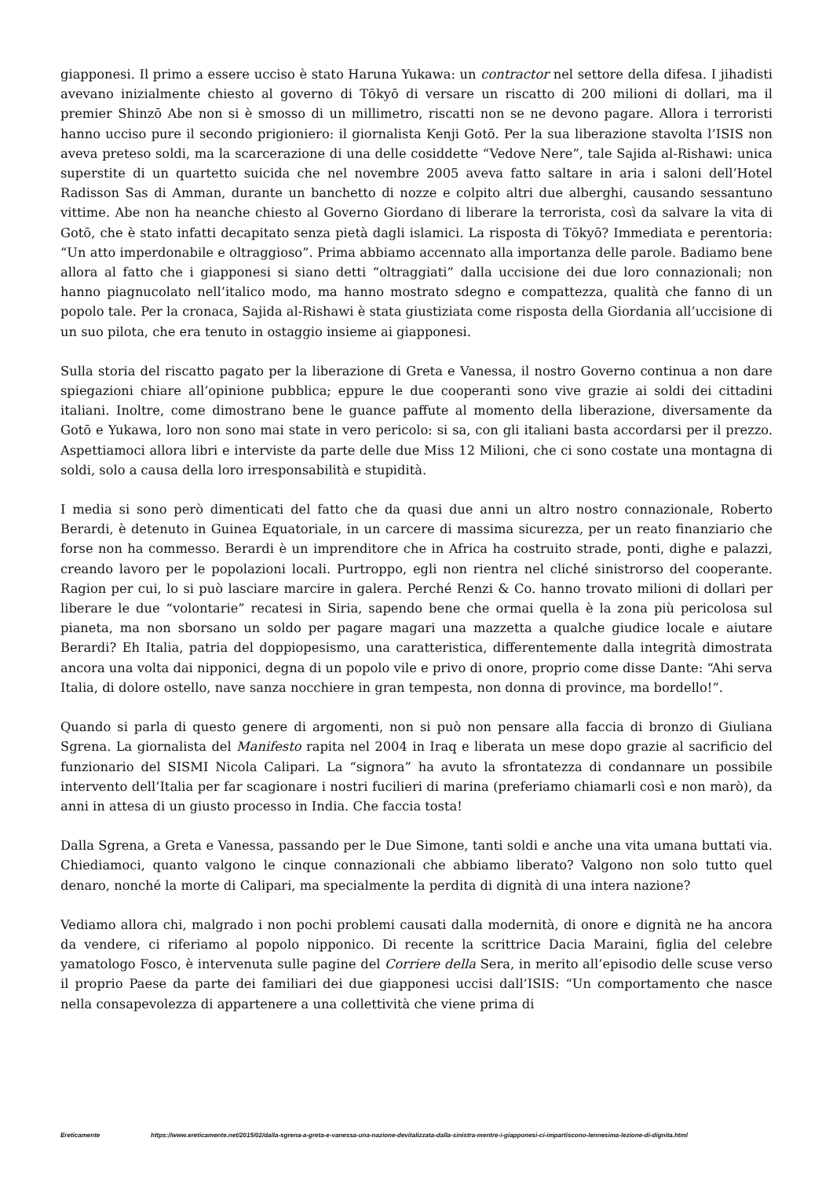giapponesi. Il primo a essere ucciso è stato Haruna Yukawa: un contractor nel settore della difesa. I jihadisti avevano inizialmente chiesto al governo di Tōkyō di versare un riscatto di 200 milioni di dollari, ma il premier Shinzō Abe non si è smosso di un millimetro, riscatti non se ne devono pagare. Allora i terroristi hanno ucciso pure il secondo prigioniero: il giornalista Kenji Gotō. Per la sua liberazione stavolta l’ISIS non aveva preteso soldi, ma la scarcerazione di una delle cosiddette “Vedove Nere”, tale Sajida al-Rishawi: unica superstite di un quartetto suicida che nel novembre 2005 aveva fatto saltare in aria i saloni dell’Hotel Radisson Sas di Amman, durante un banchetto di nozze e colpito altri due alberghi, causando sessantuno vittime. Abe non ha neanche chiesto al Governo Giordano di liberare la terrorista, così da salvare la vita di Gotō, che è stato infatti decapitato senza pietà dagli islamici. La risposta di Tōkyō? Immediata e perentoria: “Un atto imperdonabile e oltraggioso”. Prima abbiamo accennato alla importanza delle parole. Badiamo bene allora al fatto che i giapponesi si siano detti “oltraggiati” dalla uccisione dei due loro connazionali; non hanno piagnucolato nell’italico modo, ma hanno mostrato sdegno e compattezza, qualità che fanno di un popolo tale. Per la cronaca, Sajida al-Rishawi è stata giustiziata come risposta della Giordania all’uccisione di un suo pilota, che era tenuto in ostaggio insieme ai giapponesi.
Sulla storia del riscatto pagato per la liberazione di Greta e Vanessa, il nostro Governo continua a non dare spiegazioni chiare all’opinione pubblica; eppure le due cooperanti sono vive grazie ai soldi dei cittadini italiani. Inoltre, come dimostrano bene le guance paffute al momento della liberazione, diversamente da Gotō e Yukawa, loro non sono mai state in vero pericolo: si sa, con gli italiani basta accordarsi per il prezzo. Aspettiamoci allora libri e interviste da parte delle due Miss 12 Milioni, che ci sono costate una montagna di soldi, solo a causa della loro irresponsabilità e stupidità.
I media si sono però dimenticati del fatto che da quasi due anni un altro nostro connazionale, Roberto Berardi, è detenuto in Guinea Equatoriale, in un carcere di massima sicurezza, per un reato finanziario che forse non ha commesso. Berardi è un imprenditore che in Africa ha costruito strade, ponti, dighe e palazzi, creando lavoro per le popolazioni locali. Purtroppo, egli non rientra nel cliché sinistrorso del cooperante. Ragion per cui, lo si può lasciare marcire in galera. Perché Renzi & Co. hanno trovato milioni di dollari per liberare le due “volontarie” recatesi in Siria, sapendo bene che ormai quella è la zona più pericolosa sul pianeta, ma non sborsano un soldo per pagare magari una mazzetta a qualche giudice locale e aiutare Berardi? Eh Italia, patria del doppiopesismo, una caratteristica, differentemente dalla integrità dimostrata ancora una volta dai nipponici, degna di un popolo vile e privo di onore, proprio come disse Dante: “Ahi serva Italia, di dolore ostello, nave sanza nocchiere in gran tempesta, non donna di province, ma bordello!”.
Quando si parla di questo genere di argomenti, non si può non pensare alla faccia di bronzo di Giuliana Sgrena. La giornalista del Manifesto rapita nel 2004 in Iraq e liberata un mese dopo grazie al sacrificio del funzionario del SISMI Nicola Calipari. La “signora” ha avuto la sfrontatezza di condannare un possibile intervento dell’Italia per far scagionare i nostri fucilieri di marina (preferiamo chiamarli così e non marò), da anni in attesa di un giusto processo in India. Che faccia tosta!
Dalla Sgrena, a Greta e Vanessa, passando per le Due Simone, tanti soldi e anche una vita umana buttati via. Chiediamoci, quanto valgono le cinque connazionali che abbiamo liberato? Valgono non solo tutto quel denaro, nonché la morte di Calipari, ma specialmente la perdita di dignità di una intera nazione?
Vediamo allora chi, malgrado i non pochi problemi causati dalla modernità, di onore e dignità ne ha ancora da vendere, ci riferiamo al popolo nipponico. Di recente la scrittrice Dacia Maraini, figlia del celebre yamatologo Fosco, è intervenuta sulle pagine del Corriere della Sera, in merito all’episodio delle scuse verso il proprio Paese da parte dei familiari dei due giapponesi uccisi dall’ISIS: “Un comportamento che nasce nella consapevolezza di appartenere a una collettività che viene prima di
Ereticamente https://www.ereticamente.net/2015/02/dalla-sgrena-a-greta-e-vanessa-una-nazione-devitalizzata-dalla-sinistra-mentre-i-giapponesi-ci-impartiscono-lennesima-lezione-di-dignita.html